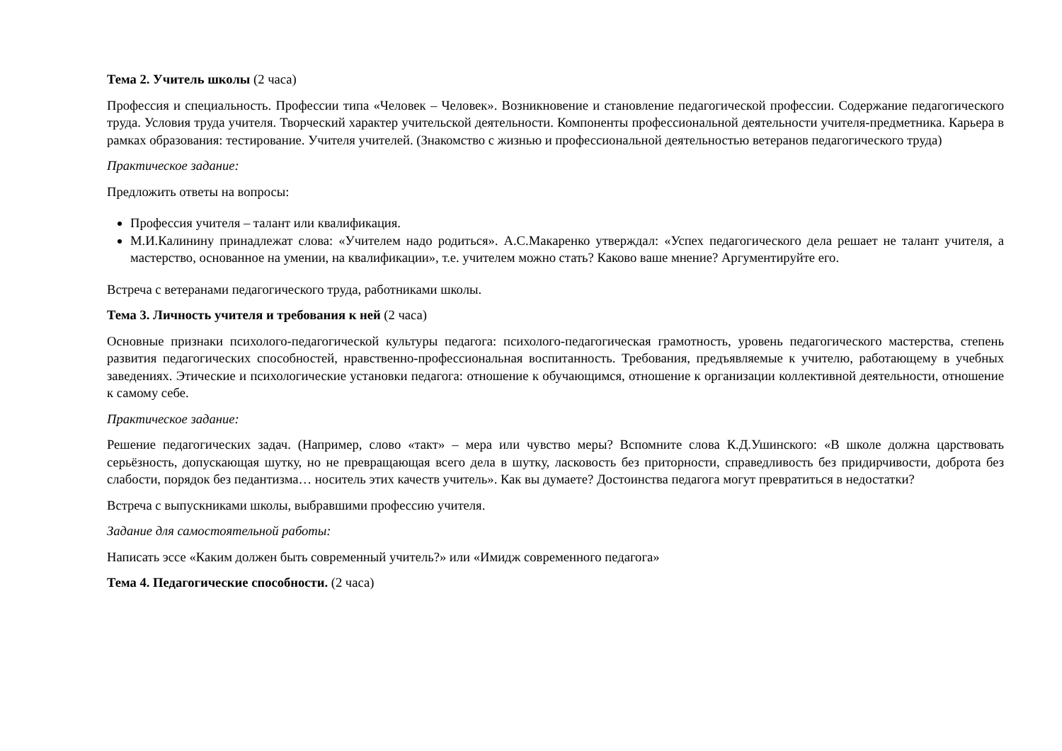Тема 2. Учитель школы (2 часа)
Профессия и специальность. Профессии типа «Человек – Человек». Возникновение и становление педагогической профессии. Содержание педагогического труда. Условия труда учителя. Творческий характер учительской деятельности. Компоненты профессиональной деятельности учителя-предметника. Карьера в рамках образования: тестирование. Учителя учителей. (Знакомство с жизнью и профессиональной деятельностью ветеранов педагогического труда)
Практическое задание:
Предложить ответы на вопросы:
Профессия учителя – талант или квалификация.
М.И.Калинину принадлежат слова: «Учителем надо родиться». А.С.Макаренко утверждал: «Успех педагогического дела решает не талант учителя, а мастерство, основанное на умении, на квалификации», т.е. учителем можно стать? Каково ваше мнение? Аргументируйте его.
Встреча с ветеранами педагогического труда, работниками школы.
Тема 3. Личность учителя и требования к ней (2 часа)
Основные признаки психолого-педагогической культуры педагога: психолого-педагогическая грамотность, уровень педагогического мастерства, степень развития педагогических способностей, нравственно-профессиональная воспитанность. Требования, предъявляемые к учителю, работающему в учебных заведениях. Этические и психологические установки педагога: отношение к обучающимся, отношение к организации коллективной деятельности, отношение к самому себе.
Практическое задание:
Решение педагогических задач. (Например, слово «такт» – мера или чувство меры? Вспомните слова К.Д.Ушинского: «В школе должна царствовать серьёзность, допускающая шутку, но не превращающая всего дела в шутку, ласковость без приторности, справедливость без придирчивости, доброта без слабости, порядок без педантизма… носитель этих качеств учитель». Как вы думаете? Достоинства педагога могут превратиться в недостатки?
Встреча с выпускниками школы, выбравшими профессию учителя.
Задание для самостоятельной работы:
Написать эссе «Каким должен быть современный учитель?» или «Имидж современного педагога»
Тема 4. Педагогические способности. (2 часа)